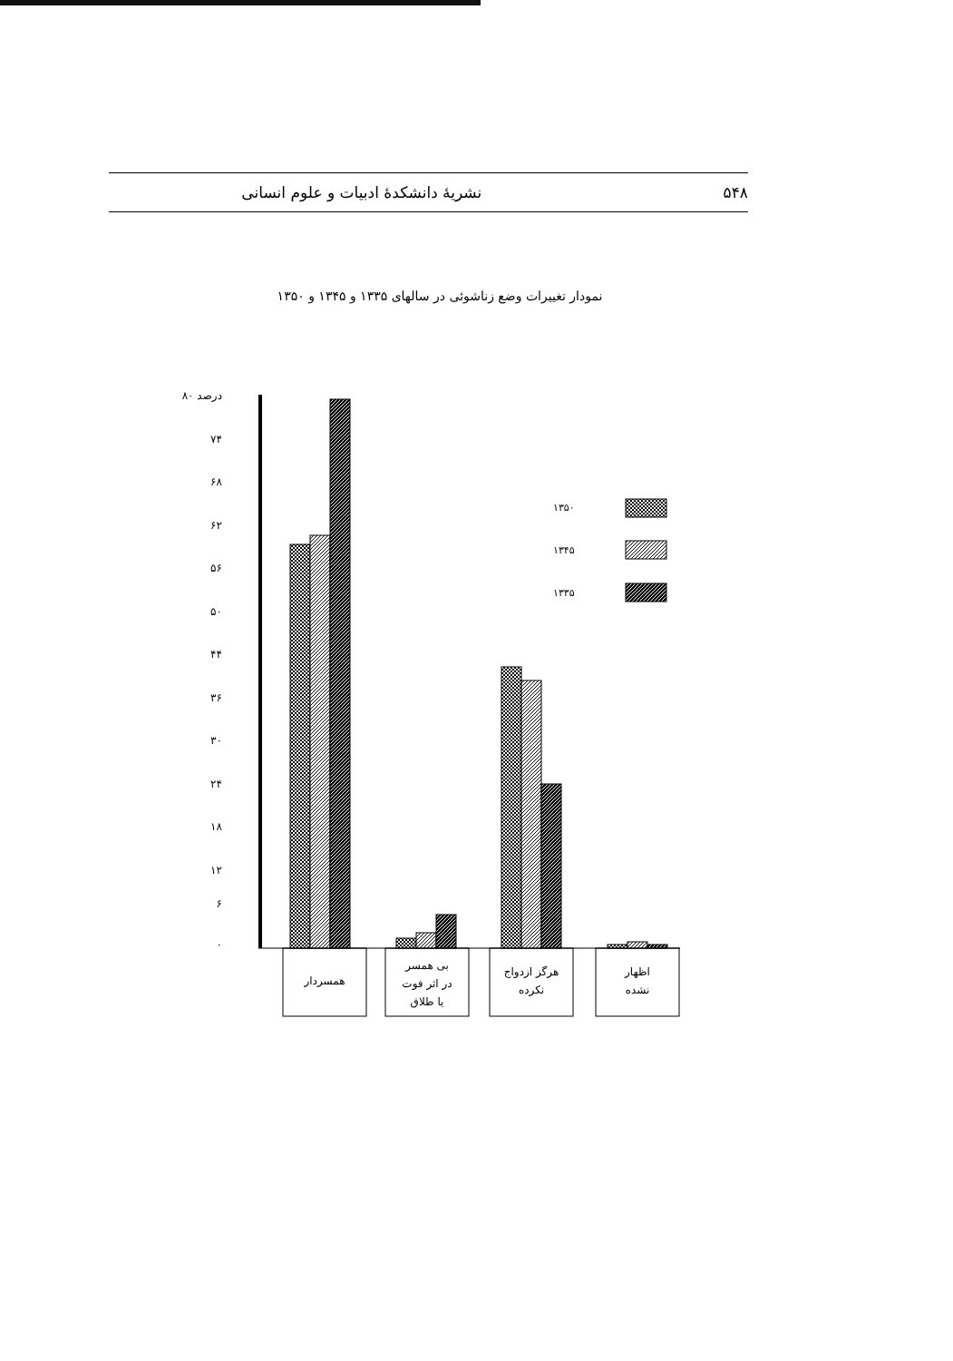۵۴۸ نشریهٔ دانشکدهٔ ادبیات و علوم انسانی
نمودار تغییرات وضع زناشوئی در سالهای ۱۳۳۵ و ۱۳۴۵ و ۱۳۵۰
۸۰ درصد
۷۴
۶۸
۶۲
۵۶
۵۰
۴۴
۳۶
۳۰
۲۴
۱۸
۱۲
۶
۰
۱۳۵۰
۱۳۴۵
۱۳۳۵
همسردار
بی همسر
در اثر فوت
یا طلاق
هرگز ازدواج
نکرده
اظهار
نشده